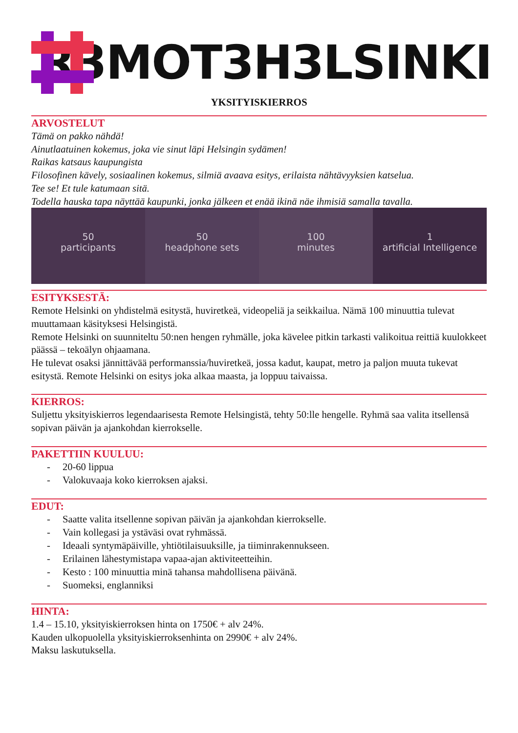R3MOT3H3LSINKI
YKSITYISKIERROS
ARVOSTELUT
Tämä on pakko nähdä!
Ainutlaatuinen kokemus, joka vie sinut läpi Helsingin sydämen!
Raikas katsaus kaupungista
Filosofinen kävely, sosiaalinen kokemus, silmiä avaava esitys, erilaista nähtävyyksien katselua.
Tee se! Et tule katumaan sitä.
Todella hauska tapa näyttää kaupunki, jonka jälkeen et enää ikinä näe ihmisiä samalla tavalla.
50
participants
50
headphone sets
100
minutes
1
artificial Intelligence
ESITYKSESTÄ:
Remote Helsinki on yhdistelmä esitystä, huviretkeä, videopeliä ja seikkailua. Nämä 100 minuuttia tulevat muuttamaan käsityksesi Helsingistä.
Remote Helsinki on suunniteltu 50:nen hengen ryhmälle, joka kävelee pitkin tarkasti valikoitua reittiä kuulokkeet päässä – tekoälyn ohjaamana.
He tulevat osaksi jännittävää performanssia/huviretkeä, jossa kadut, kaupat, metro ja paljon muuta tukevat esitystä. Remote Helsinki on esitys joka alkaa maasta, ja loppuu taivaissa.
KIERROS:
Suljettu yksityiskierros legendaarisesta Remote Helsingistä, tehty 50:lle hengelle. Ryhmä saa valita itsellensä sopivan päivän ja ajankohdan kierrokselle.
PAKETTIIN KUULUU:
- 20-60 lippua
- Valokuvaaja koko kierroksen ajaksi.
EDUT:
- Saatte valita itsellenne sopivan päivän ja ajankohdan kierrokselle.
- Vain kollegasi ja ystäväsi ovat ryhmässä.
- Ideaali syntymäpäiville, yhtiötilaisuuksille, ja tiiminrakennukseen.
- Erilainen lähestymistapa vapaa-ajan aktiviteetteihin.
- Kesto : 100 minuuttia minä tahansa mahdollisena päivänä.
- Suomeksi, englanniksi
HINTA:
1.4 – 15.10, yksityiskierroksen hinta on 1750€ + alv 24%.
Kauden ulkopuolella yksityiskierroksenhinta on 2990€ + alv 24%.
Maksu laskutuksella.